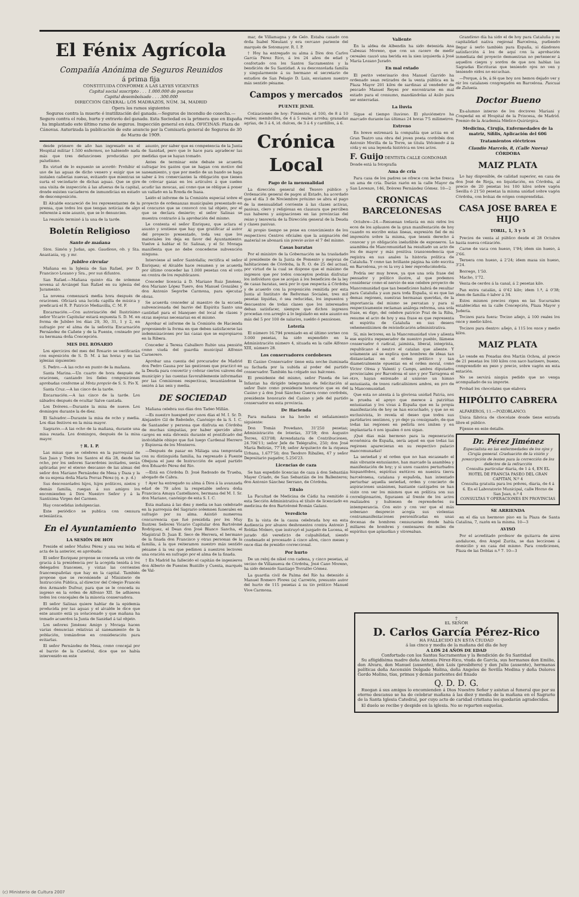El Fénix Agrícola
Compañía Anónima de Seguros Reunidos
á prima fija
CONSTITUIDA CONFORME A LAS LEYES VIGENTES
Capital social suscripto . . . 1.000.000 de pesetas
Capital desembolsado . . . 300.000
DIRECCION GENERAL: LOS MADRAZOS, NÚM. 34, MADRID
Opera los ramos siguientes
Seguros contra la muerte é inutilización del ganado.—Seguros de incendio de cosecha.—Seguro contra el robo, hurto y extravío del ganado. Esta Sociedad es la primera que en España ha implantado este último ramo de seguros. Inspección general en ésta. OFICINAS: Plaza de Cánovas. Autorizada la publicación de este anuncio por la Comisaría general de Seguros de 30 de Marzo de 1909.
desde primero de año han ingresado en el Hospital militar 1.500 enfermos, no habiendo nada más que tres defunciones producidas por paludismo.
En virtud de lo expuesto se acordó: Prohibir el uso de las aguas de dicho venero y exigir que se instalen cañerías nuevas, evitando que mientras se surta el vecindario de dichas aguas. Que se gire una visita de inspección á las afueras de la capital, donde existen vaciaderos de inmundicias en estado de descomposición.
El Alcalde encareció de los representantes de la prensa, que todos los que tengan noticias de algo referente á este asunto, que se lo denuncien.
La reunión terminó á la una de la tarde.
Boletín Religioso
Santo de mañana
Stos. Simón y Judas, aps. Gaudioso, ob. y Sta. Anastasia, vg. y mr.
Jubileo circular
Mañana en la Iglesia de San Rafael, por D. Francisco Lozano y Sra., por sus difuntos.
San Rafael.—Mañana quinto día de solemne novena al Arcángel San Rafael en su iglesia del Juramento.
La novena comenzará media hora después de oraciones. Oficiará una lucida capilla de música y predicará el R. P. Patricio Mediavilla, C. M. F.
Encarnación.—Con autorización del Ilustrísimo señor Vicario Capitular estará expuesta S. D. M. en forma de Jubileo los días 29, 30, 31, 1 y 2, en sufragio por el alma de la señorita Encarnación Fernández de Cañete y de la Fuente, costeado por su hermana doña Concepción.
MES DEL ROSARIO
Los ejercicios del mes del Rosario se verificarán con exposición de S. D. M. á las horas y en las iglesias siguientes:
S. Pedro.—A las ocho en punto de la mañana.
Santa Marina.—Un cuarto de hora después de oraciones, cantando los fieles composiciones aprobadas conforme al Motu proprio de S. S. Pío X.
Santa Cruz.—A las cinco de la tarde.
Encarnación.—A las cinco de la tarde. Los sábados después de ocultar Salve cantada.
Los Dolores.—Durante la misa de nueve. Los domingos durante la de diez.
El Salvador.—Durante la misa de ocho y media. Los días festivos en la misa mayor.
Sagrario.—A las ocho de la mañana, durante una misa rezada. Los domingos, después de la misa mayor.
† R. I. P.
Las misas que se celebren en la parroquial de San Juan y Todos los Santos el día 28, desde las ocho, por los señores Sacerdotes invitados, serán aplicadas por el eterno descanso de las almas del señor don Mariano Fernández de Mesa y Daza y la de su esposa doña María Porras Pérez (q. e. p. d.)
Sus desconsolados hijos, hijos políticos, nietos y demás familia, ruegan á sus amigos los encomienden á Dios Nuestro Señor y á la Santísima Virgen del Carmen.
Hay concedidas indulgencias.
Este periódico se publica con censura eclesiástica.
En el Ayuntamiento
LA SESIÓN DE HOY
Preside el señor Muñoz Pérez y una vez leída el acta de la anterior, es aprobada:
El señor Enriquez propone se conceda un voto de gracia á la presidencia por la acogida tenida á los delegados franceses, y vistas las corrientes francoespañolas que hay en la capital. También propone que se recomiende al Ministerio de Instrucción Pública, al director del Colegio Francés don Armando Dufour, para que se le conceda su ingreso en la orden de Alfonso XII. Se adhieren todos los concejales de la minoría conservadora.
El señor Salinas quiere hablar de la epidemia producida por las aguas y el alcalde le dice que este asunto está ya solucionado y que mañana ha tomado acuerdos la Junta de Sanidad á tal objeto.
Los señores Jiménez Amigo y Moraga hacen varias denuncias relativas al saneamiento de la población, tomándose en consideración para evitarlas.
El señor Fernández de Mesa, como concejal por el barrio de la Catedral, dice que no había intervenido en este
asunto, por saber que es competencia de la Junta de Sanidad, pero que lo hace para agradecer las medidas que se hayan tomado.
Antes de terminar este debate se acuerda sufragar los gastos que se hagan con motivo del saneamiento, y que por medio de un bando se haga saber á los comerciantes la obligación que tienen de colocar gasas en los artículos á que suelen acudir las moscas, así como que se obligue á poner un vallado en la Ronda de Isasa.
Leído el informe de la Comisión especial sobre el proyecto de ordenanzas municipales presentado en el concurso que se convocó con tal objeto, por el que se declara desierto; el señor Salinas se muestra contrario á la aprobación del mismo.
Le contesta el señor Enriquez, que aclara el asunto y sostiene que hay que gratificar al autor del proyecto presentado, toda vez que los materiales los deja en favor del Ayuntamiento. Vuelve á hablar el Sr. Salinas, y el Sr. Moraga manifiesta que no debe concederse subvención ninguna.
Interviene al señor Santolalla; rectifica el señor Enriquez; el Alcalde hace resumen y se acuerda por último conceder las 1.000 pesetas con el voto en contra de los republicanos.
Conceder licencia á D. Mariano Ruiz Jiménez, don Mariano López Tuero, don Manuel González y don Antonio Segorbe Carmona, para ejecutar obras.
Se acuerda conceder al maestro de la escuela subvencionada del barrio del Espíritu Santo una cantidad para el blanqueo del local de clases y otras mejoras necesarias en el mismo.
Aprobar el informe de la Comisión de Hacienda proponiendo la forma en que deben satisfacerse las indemnizaciones por las casas que se expropiaron en la Ribera.
Conceder á Teresa Caballero Rubio una pensión como viuda del guardia municipal Alfonso Carnerero.
Aprobar una cuenta del procurador de Madrid don Pedro Gauna por las gestiones que practicó en la Deuda para convertir y cobrar ciertos valores del municipio y las cuentas favorablemente informadas por las Comisiones respectivas, levantándose la sesión á las seis y media.
DE SOCIEDAD
Mañana celebra sus días don Tadeo Millán.
—Es nuestro huesped por unos días el M. I. Sr. D. Alejandro Gil de Reboleño, Canónigo de la S. I. C. de Santander y persona que disfruta en Córdoba de muchas simpatías, por haber ejercido altos cargos en esta diócesis durante el pontificado del inolvidable obispo que fué luego Cardenal Herrero y Espinosa de los Monteros.
—Después de pasar en Málaga una temporada con su distinguida familia, ha regresado á Fuente Obejuna el juez de Instrucción de aquel partido don Eduardo Pérez del Río.
—Está en Córdoba D. José Redondo de Trueba, abogado de Cabra.
† Ayer ha entregado su alma á Dios á la avanzada edad de 79 años la respetable señora doña Francisca Amaya Castellanos, hermana del M. I. Sr. don Mariano, canónigo de esta S. I. C.
Esta mañana á las diez y media se han celebrado en la parroquia del Sagrario solemnes funerales en sufragio por su alma. Asistió numerosa concurrencia que fué presidida por los Muy Ilustres Señores Vicario Capitular don Bartolomé Rodríguez, el Dean don José Blanco Sancha, el Magistral D. Juan E. Seco de Herrera, el hermano de la finada don Francisco y otras personas de la familia, á la que reiteramos nuestro más sentido pésame á la vez que pedimos á nuestros lectores una oración en sufragio por el alma de la finada.
† En Madrid ha fallecido el capitán de ingenieros don Alberto de Fuentes Bustillo y Cuesta, marqués de Val-
mar, de Villamagna y de Gelo. Estaba casado con doña Isabel Nieulant y era cercano pariente del marqués de Sotomayor. R. I. P.
† Hoy ha entregado su alma á Dios don Carlos García Pérez Rico, á los 24 años de edad y confortado con los Santos Sacramentos y la bendición de Su Santidad. A su desconsolada familia y singularmente á su hermano el secretario de estudios de San Pelagio D. Luis, enviamos nuestro más sentido pésame.
Campos y mercados
PUENTE JENIL
Cotizaciones de hoy: Pimientos, el 100, de 8 á 10 reales; membrillos, de 4 á 5 reales arroba; granadas agrias, de 3 á 4, id. dulces, de 3 á 4 y cardillos, á 6.
Crónica Local
Pago de la mensualidad
La dirección general del Tesoro público y Ordenación general de pagos al Estado, ha acordado que el día 3 de Noviembre próximo se abra el pago de la mensualidad corriente á las clases activas, pasivas, clero y religiosas en clausura que perciben sus haberes y asignaciones en las provincias del reino y tesorería de la Dirección general de la Deuda y clases pasivas.
Al propio tiempo se pone en conocimiento de los respectivos Centros oficiales que la asignación del material se abonará sin previo aviso el 7 del mismo.
Casas baratas
Por el ministro de la Gobernación se ha trasladado al presidente de la Junta de Fomento y mejoras de habitaciones de Córdoba, la R. O. de 25 del actual, por virtud de la cual se dispone que el máximo de ingresos que por todos conceptos podrán disfrutar los individuos que se acojan á los beneficios de la ley de casas baratas, será por lo que respecta á Córdoba y de acuerdo con la proposición remitida por esta Junta al Instituto de Reformas Sociales, tres mil pesetas líquidas, ó sea reducidas, los impuestos y descuentos de todas clases que los interesados deban satisfacer, siempre que dichos ingresos procedan con arreglo á lo legislado en este asunto en más del 5 por 100 de salarios, sueldo ó pensiones.
Lotería
El número 16.794 premiado en el último sorteo con 3.000 pesetas, ha sido expendido en la Administración número 4, situada en la calle Alfonso XIII, número 28.
Los conservadores cordobeses
El Casino Conservador tiene esta noche iluminada su fachada por la subida al poder del partido conservador. También ha colgado sus balcones.
El presidente del mismo, señor Pineda de las Infantas ha dirigido telegramas de felicitación al señor Dato como presidente honorario que es del Casino y á don José Sánchez Guerra como cordobés, presidente honorario del Casino y jefe del partido conservador en esta provincia.
De Hacienda
Para mañana se ha hecho el señalamiento siguiente:
Don Tomás Povedano, 31'250 pesetas; Administración de loterías, 33'59; don Augusto Torres, 633'08; Arrendataria de Contribuciones, 24.706'11; señor Jefe de Telégrafos, 250; don José María Beltrán, 77'18; señor Arquitecto de la riqueza Urbana, 1.677'50; don Teodoro Riballes, 47 y señor Depositario pagador, 5.256'23.
Licencias de caza
Se han expedido licencias de caza á don Sebastián Mayer Criado, de San Sebastián de los Ballesteros; don Antonio Sánchez Serrano, de Córdoba.
Título
La Facultad de Medicina de Cádiz ha remitido á esta Sección Administrativa el título de licenciado en medicina de don Bartolomé Román Galans.
Veredicto
En la vista de la causa celebrada hoy en esta Audiencia por abusos deshonestos contra Antonio J. Roldán Molero, que instruyó el juzgado de Lucena, el jurado dió veredicto de culpabilidad, siendo condenado el procesado á cinco años, cinco meses y once días de presidio correccional.
Por hurto
De un reloj de nikel con cadena, y cinco pesetas, al vecino de Villanueva de Córdoba, José Cano Moreno, ha sido detenido Santiago Torralbo Gómez.
La guardia civil de Palma del Río ha detenido á Manuel Romero Flores (a) Carretón, presunto autor del hurto de 115 pesetas á su tío político Manuel Vive Carmona.
Valiente
En la aldea de Albendín ha sido detenida Ana Cabezas Moreno, que con un racero de medir cereales causó una herida en la sien izquierda á José María Lozano Jurado.
En mal estado
El perito veterinario don Manuel Garrido ha ordenado sean retirados de la venta pública en la Plaza Mayor 201 kilos de sardinas al vendedor de pescado Manuel Reyes por encontrarse en mal estado para el consumo, mandándolas al Asilo para ser enterradas.
La lluvia
Sigue el tiempo lluvioso. El pluviómetro ha marcado durante las últimas 24 horas 7'5 milímetros.
Estreno
En breve estrenará la compañía que actúa en el Gran Teatro una obra del joven poeta cordobés don Antonio Morilla de la Torre, se titula Volviendo á la vida y es una leyenda histórica en tres actos.
F. Guijo DENTISTA CALLE GONDOMAR Donde está la fotografía
Ama de cría
Para casa de los padres se ofrece con leche fresca un ama de cría. Darán razón en la calle Mayor de San Lorenzo, 146, Dolores Fernández Gómez. 10—2
CRONICAS BARCELONESAS
Octubre—24.—Resuenan todavía en mis oidos los ecos de los aplausos de la gran manifestación de hoy cuando os escribo estas líneas, expresión fiel de mi impresión sobre la misma, que teneis derecho á conocer y yo obligación ineludible de exponeros. La asamblea de Mancomunidad ha resultado un acto de los de mayor y más positiva transcendencia que registra en sus anales la historia política de Cataluña. Y como tan brillante página ha sido escrita en Barcelona, yo os la voy á leer reproduciéndola.
Podría ser muy breve, ya que una sola frase del pensador y político ilustre, al que podemos considerar como el nervio de ese celebre proyecto de Mancomunidad que tan beneficioso habrá de resultar para Cataluña y aun para toda España, si es que las demas regiones, nuestras hermanas queridas, de la importancia del mismo se percatan y para si respectivamente reclaman análoga reforma, una sola frase, es digo, del celebre patricio Prat de la Riba, resume el acto de hoy y esa frase es que representa el espíritu de Cataluña en sus deseos vehementísimos de reivindicación administrativa.
Sí, mis lectores, en la Mancomunidad vive y alienta ese espíritu regenerador de nuestro pueblo, llámese conservador ó radical, jaimista, liberal, integrista, republicano é neutro el catalan que aliente. Y solamente así se explica que hombres de ideas tan distanciadas en el orden político y tan diametralmente opuestas en el orden moral, como Víctor Olosa y Valentí y Camps, ambos diputados provinciales por Barcelona el uno y por Tarragona el otro, hayan entonado al unisono un himno entusiasta, de tonos radicalísimos ambos, en pro de la Mancomunidad.
Que esta no atenta á la gloriosa unidad Patria, nos le prueba el apoyo que merece á patriótas entusiastas y los vivas á España que en la propia manifestación de hoy se han escuchado, y que no es exclusivista, lo revela el deseo que todos sus partidarios sentimos, y yo dejo ya consignado, de que todas las regiones en pedirla nos imiten y en implantarla ó nos igualen ó nos sigan.
¡Qué días más hermoso para la regeneración económica de España, sería aquel en que todas las regiones aparecieran en su respectivo palacio mancomunadas!
La seriedad y el orden que no han escaseado el más vibrante entusiasmo, han marcado la asamblea y manifestación de hoy; y si unos cuantos perturbados hispanófobos, espíritus exóticos en nuestra tierra barcelonesa, catalana y española, han intentado perturbar aquella seriedad, orden y concierto de aspiraciones unánimes, bastante castigados se han visto con ver los mismos que en política son sus correligionarios, figurasen al frente de los actos realizados y hubiesen de reprenderles su intemperancia. Con esto y con ver que el más soberano desprecio acogía sus violentas contramanifestaciones personificadas en unas docenas de hombres censurantes donde había millares de hombres y centenares de miles de espíritus que aplaudían y vitoreaban.
Grandioso día ha sido el de hoy para Cataluña y su capitalidad nativa regional Barcelona, pudiendo llegar á serlo también para España, si dándonos satisfacción á los de aquí con la aprobación inmediata del proyecto demuestran no pertenecer á aquellos ciegos y sordos de que nos hablan las Sagradas Escrituras que teniendo ojos no ven y teniendo oídos no escuchan.
—Porque, á fe, á fé que hoy nos hemos dejado ver y oir los catalanes congregados en Barcelona. Pascual de Zulueta.
Doctor Bueno
Ex-alumno interno de los doctores Mariani y Cospedal en el Hospital de la Princesa, de Madrid. Premio de la Academia Médico-Quirúrgica.
Medicina, Cirujía, Enfermedades de la matriz, Sífilis, Aplicación del 606
Tratamientos eléctricos
Claudio Marcelo, 8, (Calle Nueva) CÓRDOBA
MAIZ PLATA
Lo hay disponible, de calidad superior, en casa de don José de Rioja, en liquidación, en Córdoba, al precio de 20 pesetas los 100 kilos sobre vagón Sevilla ó 21'50 pesetas la misma unidad sobre vagón Córdoba, con bolsas de origen comprendidas.
CASA JOSE BAREA E HIJO
TORIL, 1, 3 y 5
Precios de venta al público desde el 28 Octubre hasta nueva cotización.
Carne de vaca con hueso, 1'94; idem sin hueso, á 2'66.
Ternera con hueso, á 2'24; idem masa sin hueso, 3'24.
Borrego, 1'50.
Macho, 1'72.
Venta de cerdos á la canal, á 2 pesetas kilo.
Pan extra catalán, á 0'42 kilo; idem 1.ª, á 0'38; idem de familia ó labor á 34.
Estos mismos precios rigen en las Sucursales establecidas en la calle Concepción, Plaza Mayor y Judería.
Tocinos para fuera: Tocino añejo, á 100 reales los once y medio kilos.
Tocinos para dentro: añejo, á 115 los once y medio kilos.
MAIZ PLATA
Lo vende en Posadas don Martín Ochoa, al precio de 21 pesetas los 100 kilos con saco harinero, bueno, comprendido en peso y precio, sobre vagón en esta estación.
No se servirá ningún pedido que no venga acompañado de su importe.
Probad los chocolates que elabora
HIPÓLITO CABRERA
ALFAREROS, 11.—POZOBLANCO.
Unica fábrica de chocolate donde tiene entrada libre el público.
Fíjense en este detalle.
Dr. Pérez Jiménez
Especialista en las enfermedades de los ojos y Cirujía general. Graduación de la visión y prescripción de lentes para la corrección de los defectos de la refracción
Consulta particular diaria, de 1 á 4, EN EL HOTEL DE FRANCIA PASEO DEL GRAN CAPITAN, N.º 4
Consulta gratuita para los pobres, diaria, de 4 á 6. En el Laboratorio Municipal, calle Horno de San Juan, n.º 4
CONSULTAS Y OPERACIONES EN PROVINCIAS
SE ARRIENDA
en el día un hermoso piso en la Plaza de Santa Catalina, 7, razón en la misma. 10—3
AVISO
Por el acreditado profesor de guitarra de aires andaluces, don Angel Zurita, se dan lecciones á domicilio y en casa del mismo. Para condiciones, Plaza de las Doblas n.º 7. 10—3
†
EL SEÑOR
D. Carlos García Pérez-Rico
HA FALLECIDO EN ESTA CIUDAD
á las cinco y media de la mañana del día de hoy
A LOS 24 AÑOS DE EDAD
Confortado con los Santos Sacramentos y la Bendición de Su Santidad
Su afligidísima madre doña Antonia Pérez-Rico, viuda de García, sus hermanos don Emilio, don Alvaro, don Manuel (ausente), don Luis (presbítero) y don Julio (ausente), hermanas políticas doña Ascensión Delgado Molina, doña Angeles de Sevilla Medina y doña Dolores Gordo Molino, tíos, primos y demás parientes del finado
Q. D. D. G.
Ruegan á sus amigos lo encomienden á Dios Nuestro Señor y asistan al funeral que por su eterno descanso se ha de celebrar mañana á las diez y media de la mañana en el Sagrario de la Santa Iglesia Catedral, por cuyo acto de caridad cristiana les quedarán agradecidos.
El duelo se recibe y despide en la iglesia. No se reparten esquelas.
(c) Ministerio de Cultura 2007